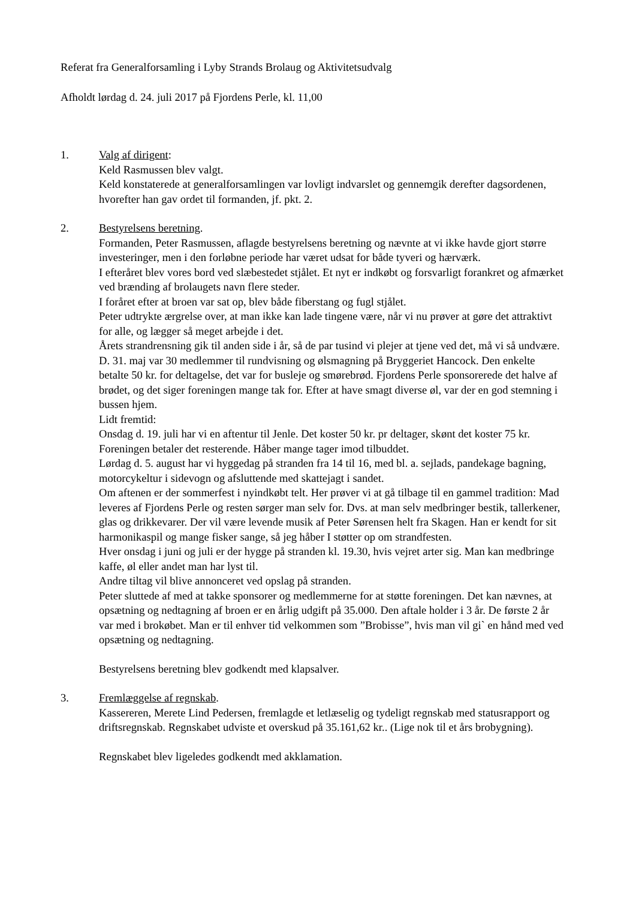Referat fra Generalforsamling i Lyby Strands Brolaug og Aktivitetsudvalg
Afholdt lørdag d. 24. juli 2017 på Fjordens Perle, kl. 11,00
1. Valg af dirigent:
Keld Rasmussen blev valgt.
Keld konstaterede at generalforsamlingen var lovligt indvarslet og gennemgik derefter dagsordenen, hvorefter han gav ordet til formanden, jf. pkt. 2.
2. Bestyrelsens beretning.
Formanden, Peter Rasmussen, aflagde bestyrelsens beretning og nævnte at vi ikke havde gjort større investeringer, men i den forløbne periode har været udsat for både tyveri og hærværk.
I efteråret blev vores bord ved slæbestedet stjålet. Et nyt er indkøbt og forsvarligt forankret og afmærket ved brænding af brolaugets navn flere steder.
I foråret efter at broen var sat op, blev både fiberstang og fugl stjålet.
Peter udtrykte ærgrelse over, at man ikke kan lade tingene være, når vi nu prøver at gøre det attraktivt for alle, og lægger så meget arbejde i det.
Årets strandrensning gik til anden side i år, så de par tusind vi plejer at tjene ved det, må vi så undvære.
D. 31. maj var 30 medlemmer til rundvisning og ølsmagning på Bryggeriet Hancock. Den enkelte betalte 50 kr. for deltagelse, det var for busleje og smørebrød. Fjordens Perle sponsorerede det halve af brødet, og det siger foreningen mange tak for. Efter at have smagt diverse øl, var der en god stemning i bussen hjem.
Lidt fremtid:
Onsdag d. 19. juli har vi en aftentur til Jenle. Det koster 50 kr. pr deltager, skønt det koster 75 kr. Foreningen betaler det resterende. Håber mange tager imod tilbuddet.
Lørdag d. 5. august har vi hyggedag på stranden fra 14 til 16, med bl. a. sejlads, pandekage bagning, motorcykeltur i sidevogn og afsluttende med skattejagt i sandet.
Om aftenen er der sommerfest i nyindkøbt telt. Her prøver vi at gå tilbage til en gammel tradition: Mad leveres af Fjordens Perle og resten sørger man selv for. Dvs. at man selv medbringer bestik, tallerkener, glas og drikkevarer. Der vil være levende musik af Peter Sørensen helt fra Skagen. Han er kendt for sit harmonikaspil og mange fisker sange, så jeg håber I støtter op om strandfesten.
Hver onsdag i juni og juli er der hygge på stranden kl. 19.30, hvis vejret arter sig. Man kan medbringe kaffe, øl eller andet man har lyst til.
Andre tiltag vil blive annonceret ved opslag på stranden.
Peter sluttede af med at takke sponsorer og medlemmerne for at støtte foreningen. Det kan nævnes, at opsætning og nedtagning af broen er en årlig udgift på 35.000. Den aftale holder i 3 år. De første 2 år var med i brokøbet. Man er til enhver tid velkommen som ”Brobisse”, hvis man vil gi` en hånd med ved opsætning og nedtagning.
Bestyrelsens beretning blev godkendt med klapsalver.
3. Fremlæggelse af regnskab.
Kassereren, Merete Lind Pedersen, fremlagde et letlæselig og tydeligt regnskab med statusrapport og driftsregnskab. Regnskabet udviste et overskud på 35.161,62 kr.. (Lige nok til et års brobygning).
Regnskabet blev ligeledes godkendt med akklamation.